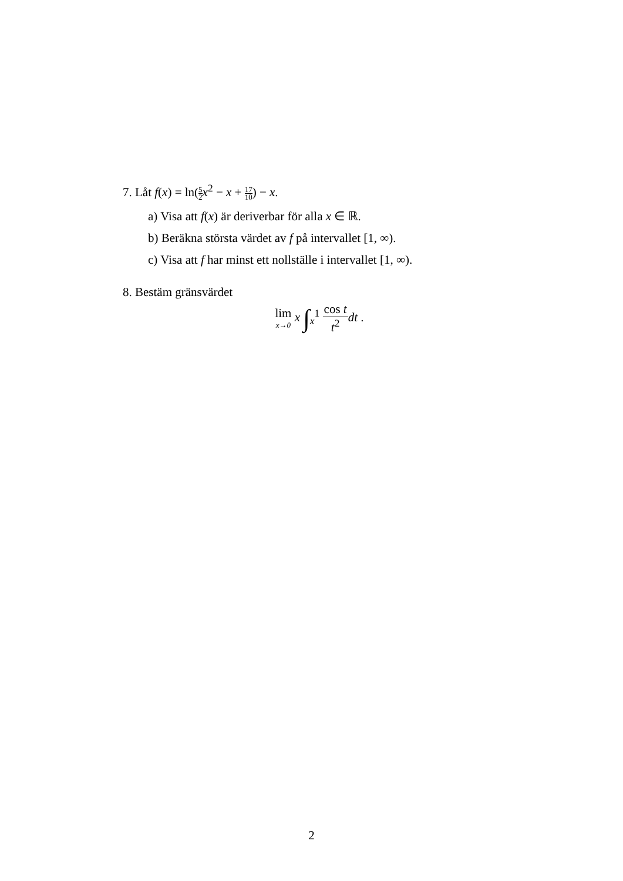7. Låt f(x) = ln(5 2 x<sup>2</sup> − x + 17 10) − x.
a) Visa att f(x) är deriverbar för alla x ∈ ℝ.
b) Beräkna största värdet av f på intervallet [1, ∞).
c) Visa att f har minst ett nollställe i intervallet [1, ∞).
8. Bestäm gränsvärdet
lim x→0 x ∫<sub>x</sub><sup>1</sup> cos t t<sup>2</sup> dt .
2